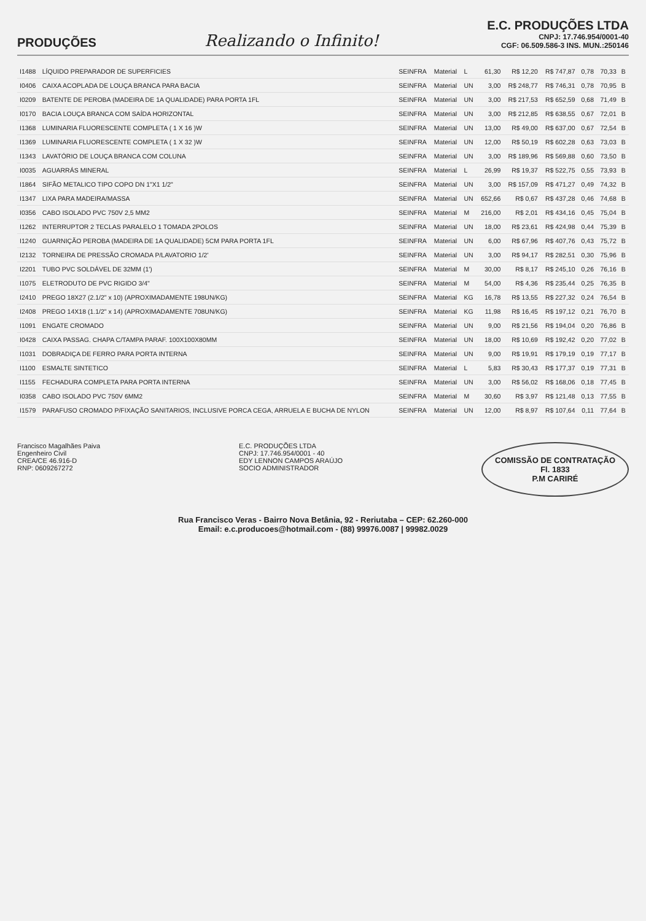PRODUÇÕES
Realizando o Infinito!
E.C. PRODUÇÕES LTDA
CNPJ: 17.746.954/0001-40
CGF: 06.509.586-3 INS. MUN.:250146
| I1488 | LÍQUIDO PREPARADOR DE SUPERFICIES | SEINFRA | Material | L | 61,30 | R$ 12,20 | R$ 747,87 | 0,78 | 70,33 | B |
| I0406 | CAIXA ACOPLADA DE LOUÇA BRANCA PARA BACIA | SEINFRA | Material | UN | 3,00 | R$ 248,77 | R$ 746,31 | 0,78 | 70,95 | B |
| I0209 | BATENTE DE PEROBA (MADEIRA DE 1A QUALIDADE) PARA PORTA 1FL | SEINFRA | Material | UN | 3,00 | R$ 217,53 | R$ 652,59 | 0,68 | 71,49 | B |
| I0170 | BACIA LOUÇA BRANCA COM SAÍDA HORIZONTAL | SEINFRA | Material | UN | 3,00 | R$ 212,85 | R$ 638,55 | 0,67 | 72,01 | B |
| I1368 | LUMINARIA FLUORESCENTE COMPLETA ( 1 X 16 )W | SEINFRA | Material | UN | 13,00 | R$ 49,00 | R$ 637,00 | 0,67 | 72,54 | B |
| I1369 | LUMINARIA FLUORESCENTE COMPLETA ( 1 X 32 )W | SEINFRA | Material | UN | 12,00 | R$ 50,19 | R$ 602,28 | 0,63 | 73,03 | B |
| I1343 | LAVATÓRIO DE LOUÇA BRANCA COM COLUNA | SEINFRA | Material | UN | 3,00 | R$ 189,96 | R$ 569,88 | 0,60 | 73,50 | B |
| I0035 | AGUARRÁS MINERAL | SEINFRA | Material | L | 26,99 | R$ 19,37 | R$ 522,75 | 0,55 | 73,93 | B |
| I1864 | SIFÃO METALICO TIPO COPO DN 1"X1 1/2" | SEINFRA | Material | UN | 3,00 | R$ 157,09 | R$ 471,27 | 0,49 | 74,32 | B |
| I1347 | LIXA PARA MADEIRA/MASSA | SEINFRA | Material | UN | 652,66 | R$ 0,67 | R$ 437,28 | 0,46 | 74,68 | B |
| I0356 | CABO ISOLADO PVC 750V 2,5 MM2 | SEINFRA | Material | M | 216,00 | R$ 2,01 | R$ 434,16 | 0,45 | 75,04 | B |
| I1262 | INTERRUPTOR 2 TECLAS PARALELO 1 TOMADA 2POLOS | SEINFRA | Material | UN | 18,00 | R$ 23,61 | R$ 424,98 | 0,44 | 75,39 | B |
| I1240 | GUARNIÇÃO PEROBA (MADEIRA DE 1A QUALIDADE) 5CM PARA PORTA 1FL | SEINFRA | Material | UN | 6,00 | R$ 67,96 | R$ 407,76 | 0,43 | 75,72 | B |
| I2132 | TORNEIRA DE PRESSÃO CROMADA P/LAVATORIO 1/2' | SEINFRA | Material | UN | 3,00 | R$ 94,17 | R$ 282,51 | 0,30 | 75,96 | B |
| I2201 | TUBO PVC SOLDÁVEL DE 32MM (1') | SEINFRA | Material | M | 30,00 | R$ 8,17 | R$ 245,10 | 0,26 | 76,16 | B |
| I1075 | ELETRODUTO DE PVC RIGIDO 3/4" | SEINFRA | Material | M | 54,00 | R$ 4,36 | R$ 235,44 | 0,25 | 76,35 | B |
| I2410 | PREGO 18X27 (2.1/2" x 10) (APROXIMADAMENTE 198UN/KG) | SEINFRA | Material | KG | 16,78 | R$ 13,55 | R$ 227,32 | 0,24 | 76,54 | B |
| I2408 | PREGO 14X18 (1.1/2" x 14) (APROXIMADAMENTE 708UN/KG) | SEINFRA | Material | KG | 11,98 | R$ 16,45 | R$ 197,12 | 0,21 | 76,70 | B |
| I1091 | ENGATE CROMADO | SEINFRA | Material | UN | 9,00 | R$ 21,56 | R$ 194,04 | 0,20 | 76,86 | B |
| I0428 | CAIXA PASSAG. CHAPA C/TAMPA PARAF. 100X100X80MM | SEINFRA | Material | UN | 18,00 | R$ 10,69 | R$ 192,42 | 0,20 | 77,02 | B |
| I1031 | DOBRADIÇA DE FERRO PARA PORTA INTERNA | SEINFRA | Material | UN | 9,00 | R$ 19,91 | R$ 179,19 | 0,19 | 77,17 | B |
| I1100 | ESMALTE SINTETICO | SEINFRA | Material | L | 5,83 | R$ 30,43 | R$ 177,37 | 0,19 | 77,31 | B |
| I1155 | FECHADURA COMPLETA PARA PORTA INTERNA | SEINFRA | Material | UN | 3,00 | R$ 56,02 | R$ 168,06 | 0,18 | 77,45 | B |
| I0358 | CABO ISOLADO PVC 750V 6MM2 | SEINFRA | Material | M | 30,60 | R$ 3,97 | R$ 121,48 | 0,13 | 77,55 | B |
| I1579 | PARAFUSO CROMADO P/FIXAÇÃO SANITARIOS, INCLUSIVE PORCA CEGA, ARRUELA E BUCHA DE NYLON | SEINFRA | Material | UN | 12,00 | R$ 8,97 | R$ 107,64 | 0,11 | 77,64 | B |
Francisco Magalhães Paiva
Engenheiro Civil
CREA/CE 46.916-D
RNP: 0609267272
E.C. PRODUÇÕES LTDA
CNPJ: 17.746.954/0001 - 40
EDY LENNON CAMPOS ARAÚJO
SOCIO ADMINISTRADOR
COMISSÃO DE CONTRATAÇÃO
Fl. 1833
P.M CARIRÉ
Rua Francisco Veras - Bairro Nova Betânia, 92 - Reriutaba – CEP: 62.260-000
Email: e.c.producoes@hotmail.com - (88) 99976.0087 | 99982.0029